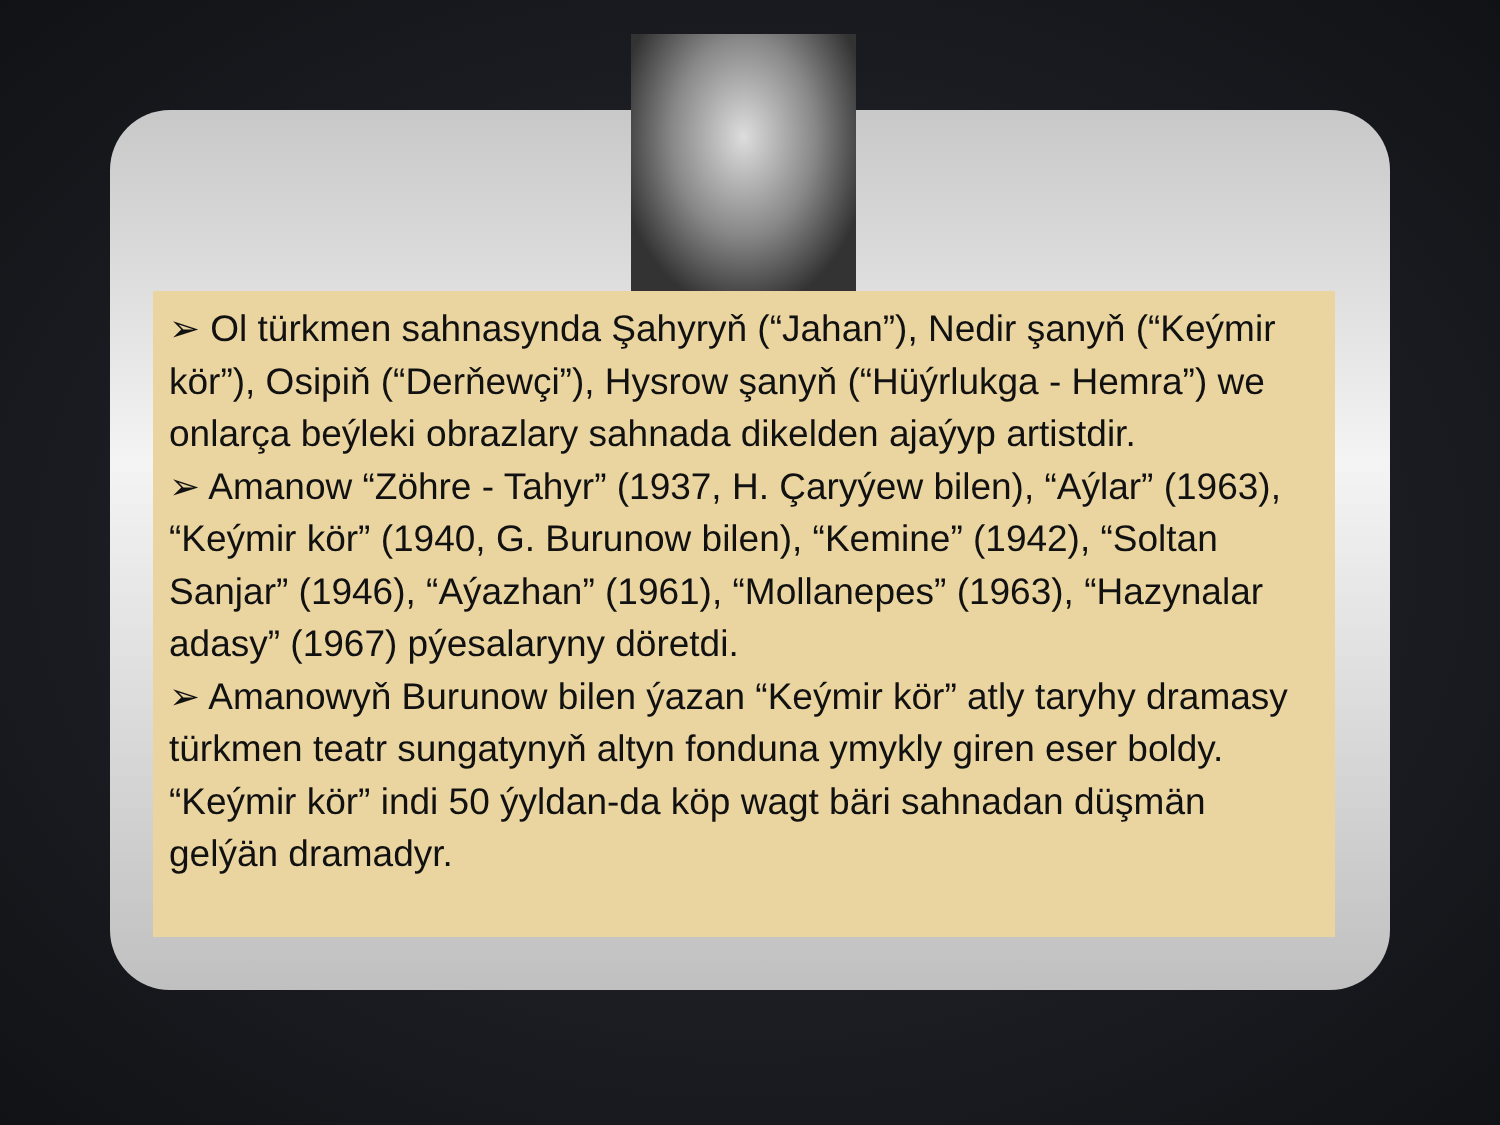➢ Ol türkmen sahnasynda Şahyryň (“Jahan”), Nedir şanyň (“Keýmir kör”), Osipiň (“Derňewçi”), Hysrow şanyň (“Hüýrlukga - Hemra”) we onlarça beýleki obrazlary sahnada dikelden ajaýyp artistdir.
➢ Amanow “Zöhre - Tahyr” (1937, H. Çaryýew bilen), “Aýlar” (1963), “Keýmir kör” (1940, G. Burunow bilen), “Kemine” (1942), “Soltan Sanjar” (1946), “Aýazhan” (1961), “Mollanepes” (1963), “Hazynalar adasy” (1967) pýesalaryny döretdi.
➢ Amanowyň Burunow bilen ýazan “Keýmir kör” atly taryhy dramasy türkmen teatr sungatynyň altyn fonduna ymykly giren eser boldy. “Keýmir kör” indi 50 ýyldan-da köp wagt bäri sahnadan düşmän gelýän dramadyr.